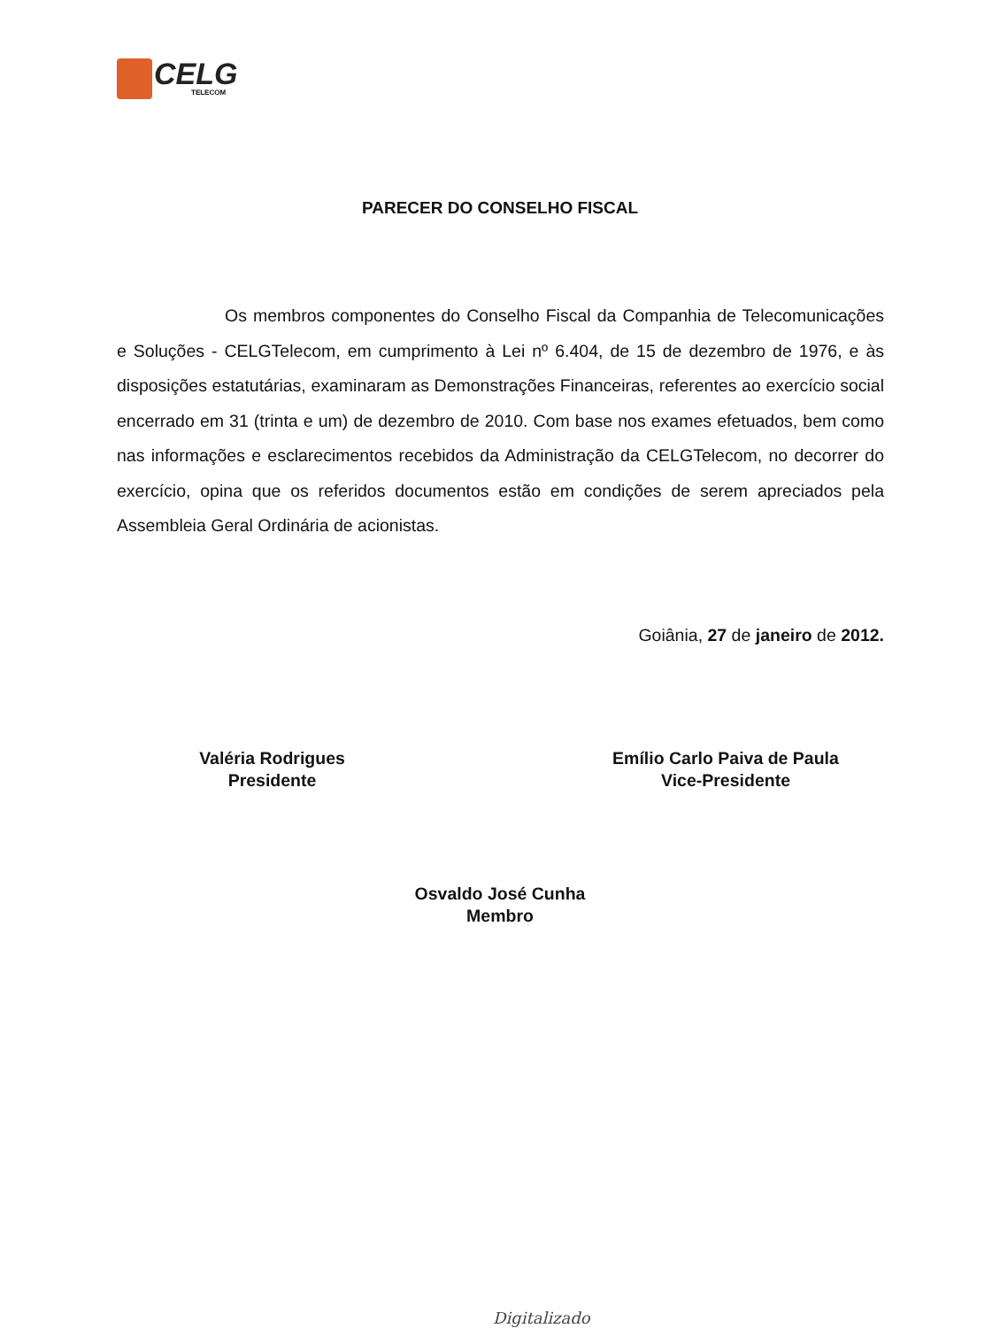CELG
TELECOM
PARECER DO CONSELHO FISCAL
Os membros componentes do Conselho Fiscal da Companhia de Telecomunicações e Soluções - CELGTelecom, em cumprimento à Lei nº 6.404, de 15 de dezembro de 1976, e às disposições estatutárias, examinaram as Demonstrações Financeiras, referentes ao exercício social encerrado em 31 (trinta e um) de dezembro de 2010. Com base nos exames efetuados, bem como nas informações e esclarecimentos recebidos da Administração da CELGTelecom, no decorrer do exercício, opina que os referidos documentos estão em condições de serem apreciados pela Assembleia Geral Ordinária de acionistas.
Goiânia, 27 de janeiro de 2012.
Valéria Rodrigues
Presidente
Emílio Carlo Paiva de Paula
Vice-Presidente
Osvaldo José Cunha
Membro
Digitalizado